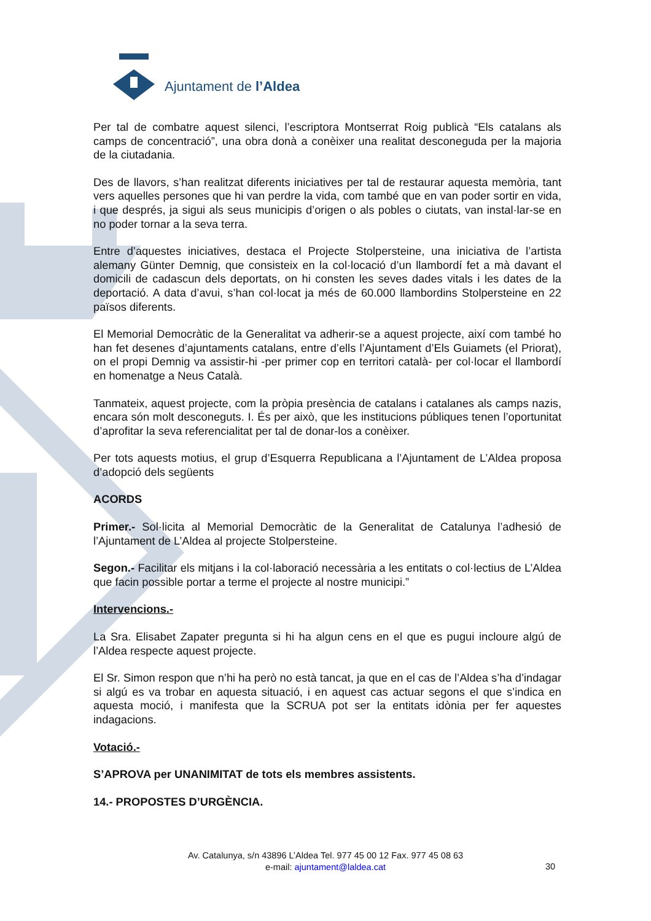Ajuntament de l’Aldea
Per tal de combatre aquest silenci, l’escriptora Montserrat Roig publicà “Els catalans als camps de concentració”, una obra donà a conèixer una realitat desconeguda per la majoria de la ciutadania.
Des de llavors, s’han realitzat diferents iniciatives per tal de restaurar aquesta memòria, tant vers aquelles persones que hi van perdre la vida, com també que en van poder sortir en vida, i que després, ja sigui als seus municipis d’origen o als pobles o ciutats, van instal·lar-se en no poder tornar a la seva terra.
Entre d’aquestes iniciatives, destaca el Projecte Stolpersteine, una iniciativa de l’artista alemany Günter Demnig, que consisteix en la col·locació d’un llambordí fet a mà davant el domicili de cadascun dels deportats, on hi consten les seves dades vitals i les dates de la deportació. A data d’avui, s’han col·locat ja més de 60.000 llambordins Stolpersteine en 22 països diferents.
El Memorial Democràtic de la Generalitat va adherir-se a aquest projecte, així com també ho han fet desenes d’ajuntaments catalans, entre d’ells l’Ajuntament d’Els Guiamets (el Priorat), on el propi Demnig va assistir-hi -per primer cop en territori català- per col·locar el llambordí en homenatge a Neus Català.
Tanmateix, aquest projecte, com la pròpia presència de catalans i catalanes als camps nazis, encara són molt desconeguts. I. És per això, que les institucions públiques tenen l’oportunitat d’aprofitar la seva referencialitat per tal de donar-los a conèixer.
Per tots aquests motius, el grup d’Esquerra Republicana a l’Ajuntament de L’Aldea proposa d’adopció dels següents
ACORDS
Primer.- Sol·licita al Memorial Democràtic de la Generalitat de Catalunya l’adhesió de l’Ajuntament de L’Aldea al projecte Stolpersteine.
Segon.- Facilitar els mitjans i la col·laboració necessària a les entitats o col·lectius de L’Aldea que facin possible portar a terme el projecte al nostre municipi.”
Intervencions.-
La Sra. Elisabet Zapater pregunta si hi ha algun cens en el que es pugui incloure algú de l’Aldea respecte aquest projecte.
El Sr. Simon respon que n’hi ha però no està tancat, ja que en el cas de l’Aldea s’ha d’indagar si algú es va trobar en aquesta situació, i en aquest cas actuar segons el que s’indica en aquesta moció, i manifesta que la SCRUA pot ser la entitats idònia per fer aquestes indagacions.
Votació.-
S’APROVA per UNANIMITAT de tots els membres assistents.
14.- PROPOSTES D’URGÈNCIA.
Av. Catalunya, s/n 43896 L’Aldea Tel. 977 45 00 12 Fax. 977 45 08 63
e-mail: ajuntament@laldea.cat
30